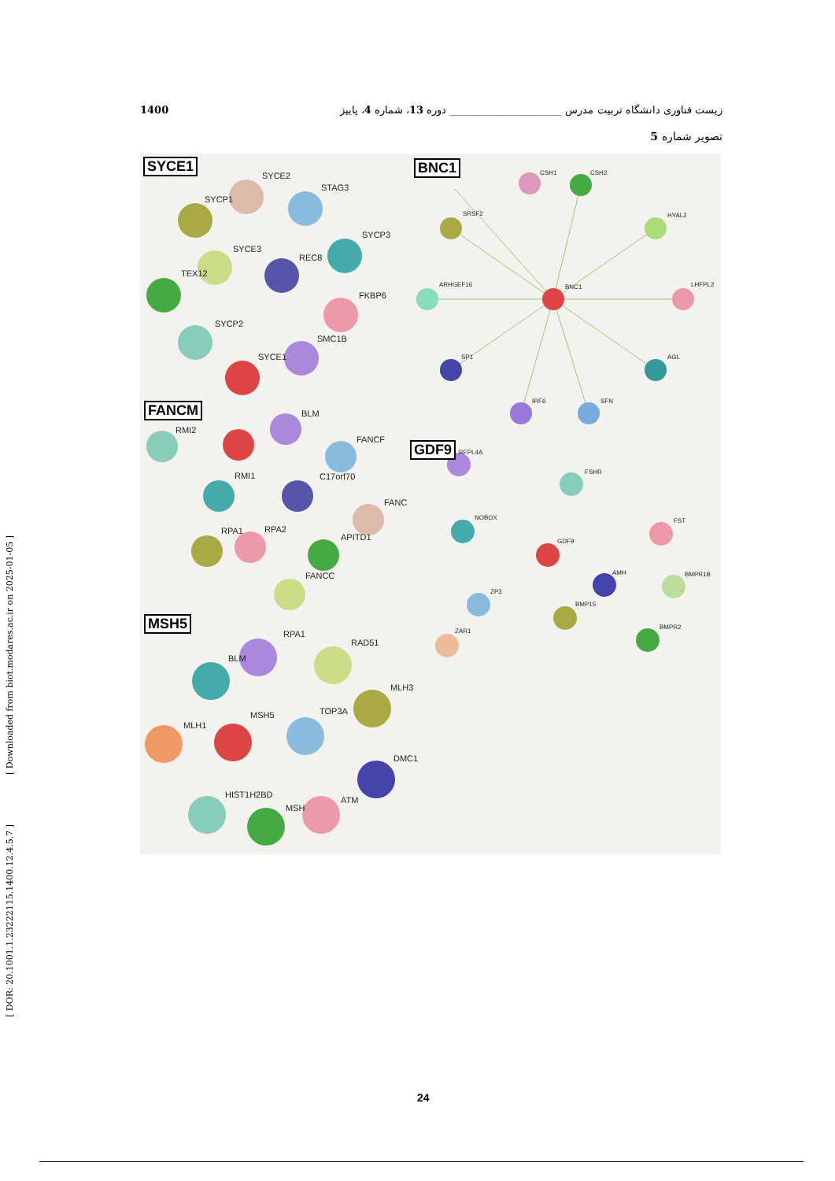زیست فناوری دانشگاه تربیت مدرس ______________________ دوره 13، شماره 4، پاییز 1400
تصویر شماره 5
[ DOR: 20.1001.1.23222115.1400.12.4.5.7 ] [ Downloaded from biot.modares.ac.ir on 2025-01-05 ]
SYCE1 BNC1
FANCM
GDF9
MSH5
SYCE2
STAG3
SYCP1
SYCP3
SYCE3
REC8
TEX12
FKBP6
SYCP2
SMC1B
SYCE1
CSH1 CSH2
SRSF2 HYAL2
ARHGEF16 BNC1 LHFPL2
SP1 AGL
IRF6 SFN
RMI2
BLM
FANCF
RMI1 C17orf70
FANC
RPA1 RPA2
APITD1
FANCC
RFPL4A
FSHR
NOBOX FST
GDF9
AMH BMPR1B
ZP3
BMP15
BMPR2
ZAR1
RPA1
RAD51
BLM
MLH3
MLH1
MSH5 TOP3A
DMC1
HIST1H2BD
ATM
MSH
24